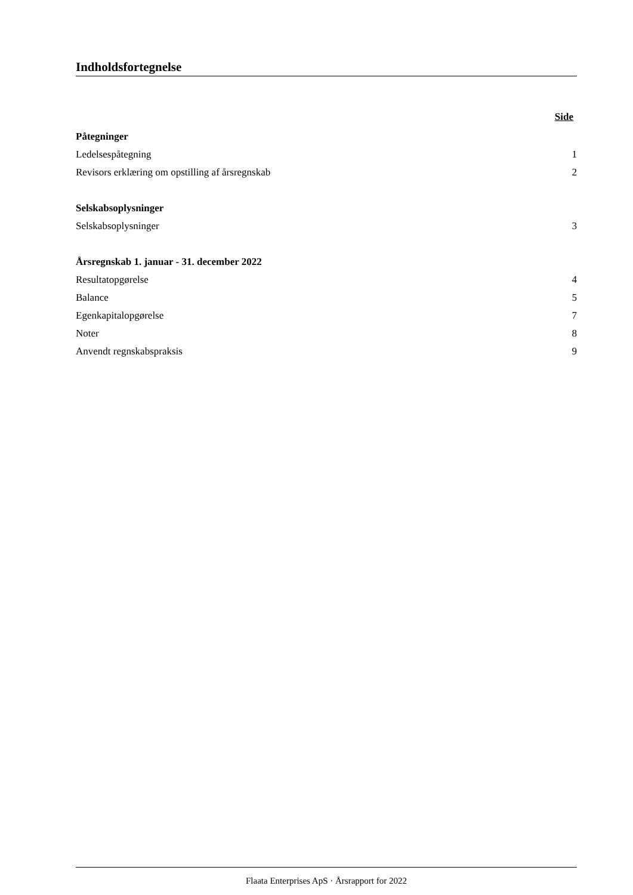Indholdsfortegnelse
Side
Påtegninger
Ledelsespåtegning 1
Revisors erklæring om opstilling af årsregnskab 2
Selskabsoplysninger
Selskabsoplysninger 3
Årsregnskab 1. januar - 31. december 2022
Resultatopgørelse 4
Balance 5
Egenkapitalopgørelse 7
Noter 8
Anvendt regnskabspraksis 9
Flaata Enterprises ApS · Årsrapport for 2022